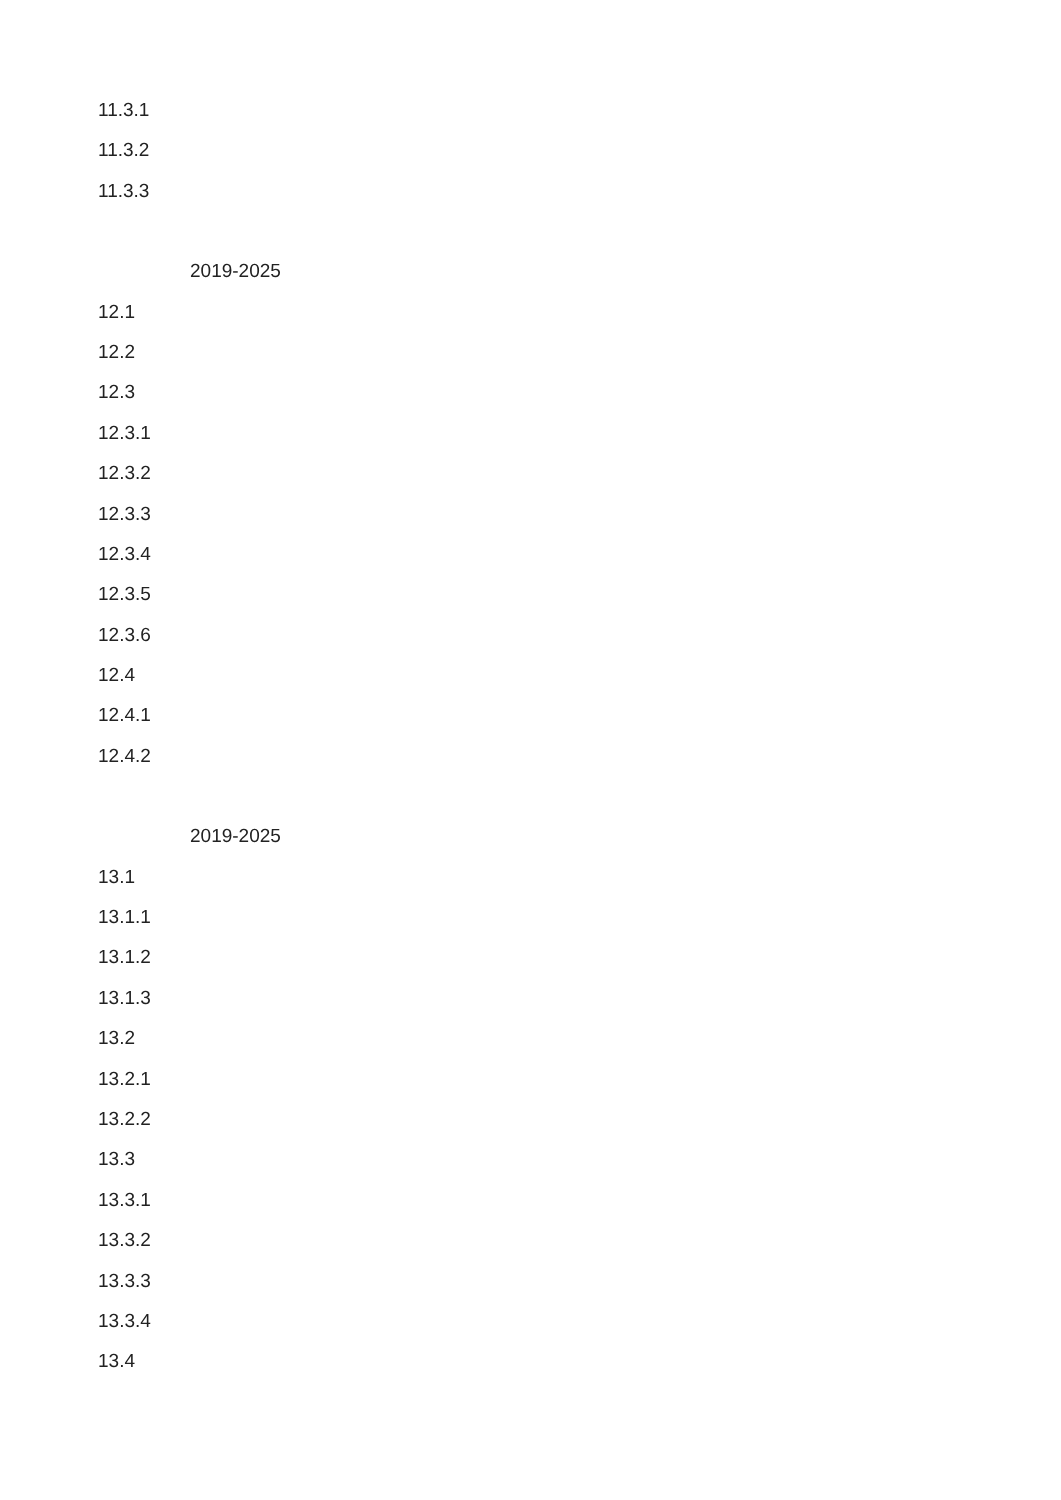11.3.1
11.3.2
11.3.3
2019-2025
12.1
12.2
12.3
12.3.1
12.3.2
12.3.3
12.3.4
12.3.5
12.3.6
12.4
12.4.1
12.4.2
2019-2025
13.1
13.1.1
13.1.2
13.1.3
13.2
13.2.1
13.2.2
13.3
13.3.1
13.3.2
13.3.3
13.3.4
13.4